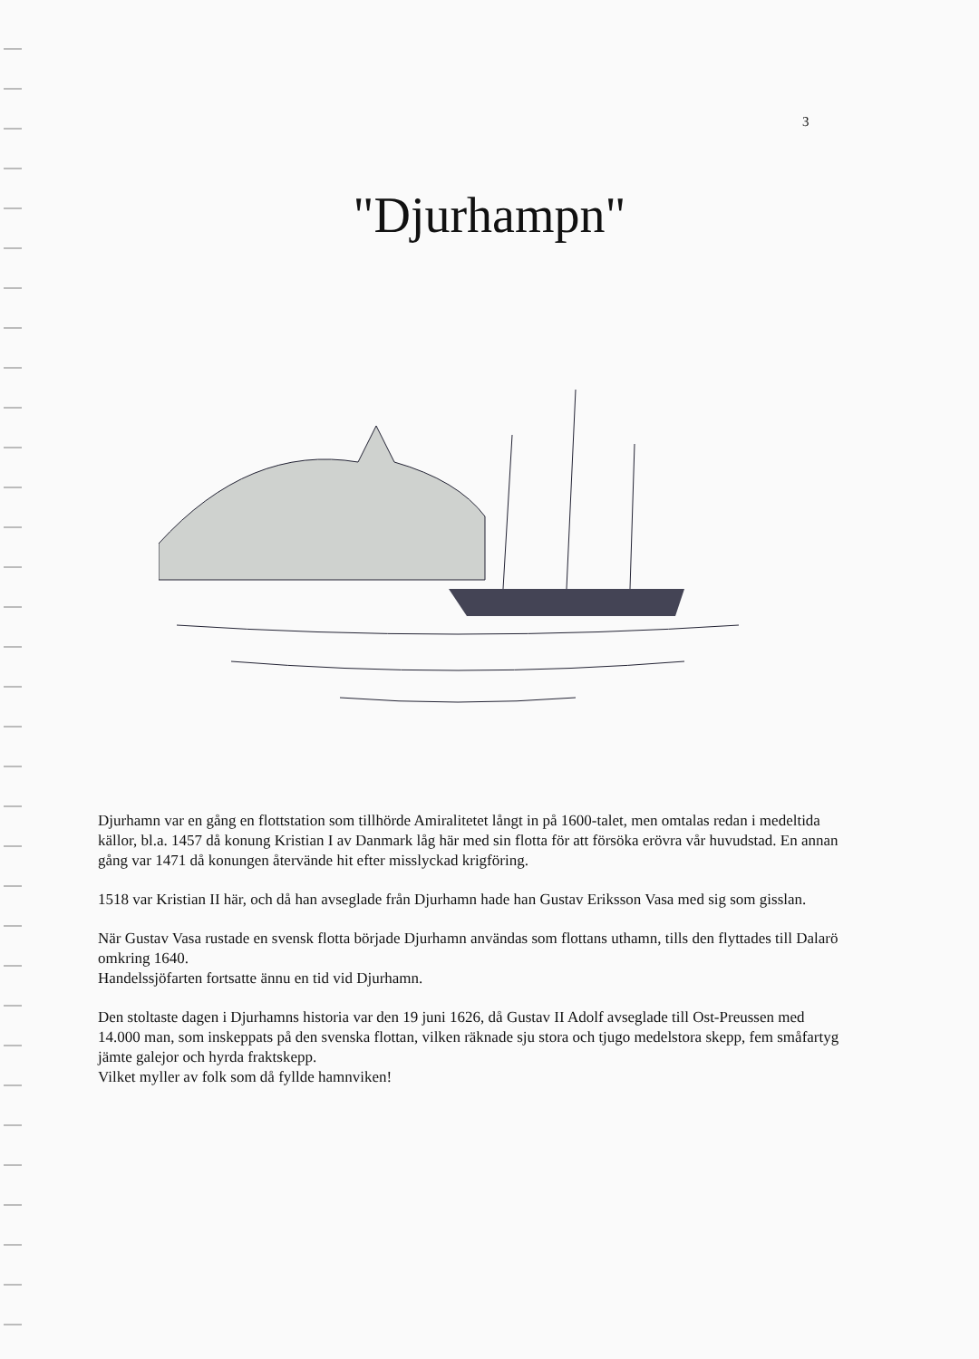3
"Djurhampn"
Djurhamn var en gång en flottstation som tillhörde Amiralitetet långt in på 1600-talet, men omtalas redan i medeltida källor, bl.a. 1457 då konung Kristian I av Danmark låg här med sin flotta för att försöka erövra vår huvudstad. En annan gång var 1471 då konungen återvände hit efter misslyckad krigföring.
1518 var Kristian II här, och då han avseglade från Djurhamn hade han Gustav Eriksson Vasa med sig som gisslan.
När Gustav Vasa rustade en svensk flotta började Djurhamn användas som flottans uthamn, tills den flyttades till Dalarö omkring 1640.
Handelssjöfarten fortsatte ännu en tid vid Djurhamn.
Den stoltaste dagen i Djurhamns historia var den 19 juni 1626, då Gustav II Adolf avseglade till Ost-Preussen med 14.000 man, som inskeppats på den svenska flottan, vilken räknade sju stora och tjugo medelstora skepp, fem småfartyg jämte galejor och hyrda fraktskepp.
Vilket myller av folk som då fyllde hamnviken!